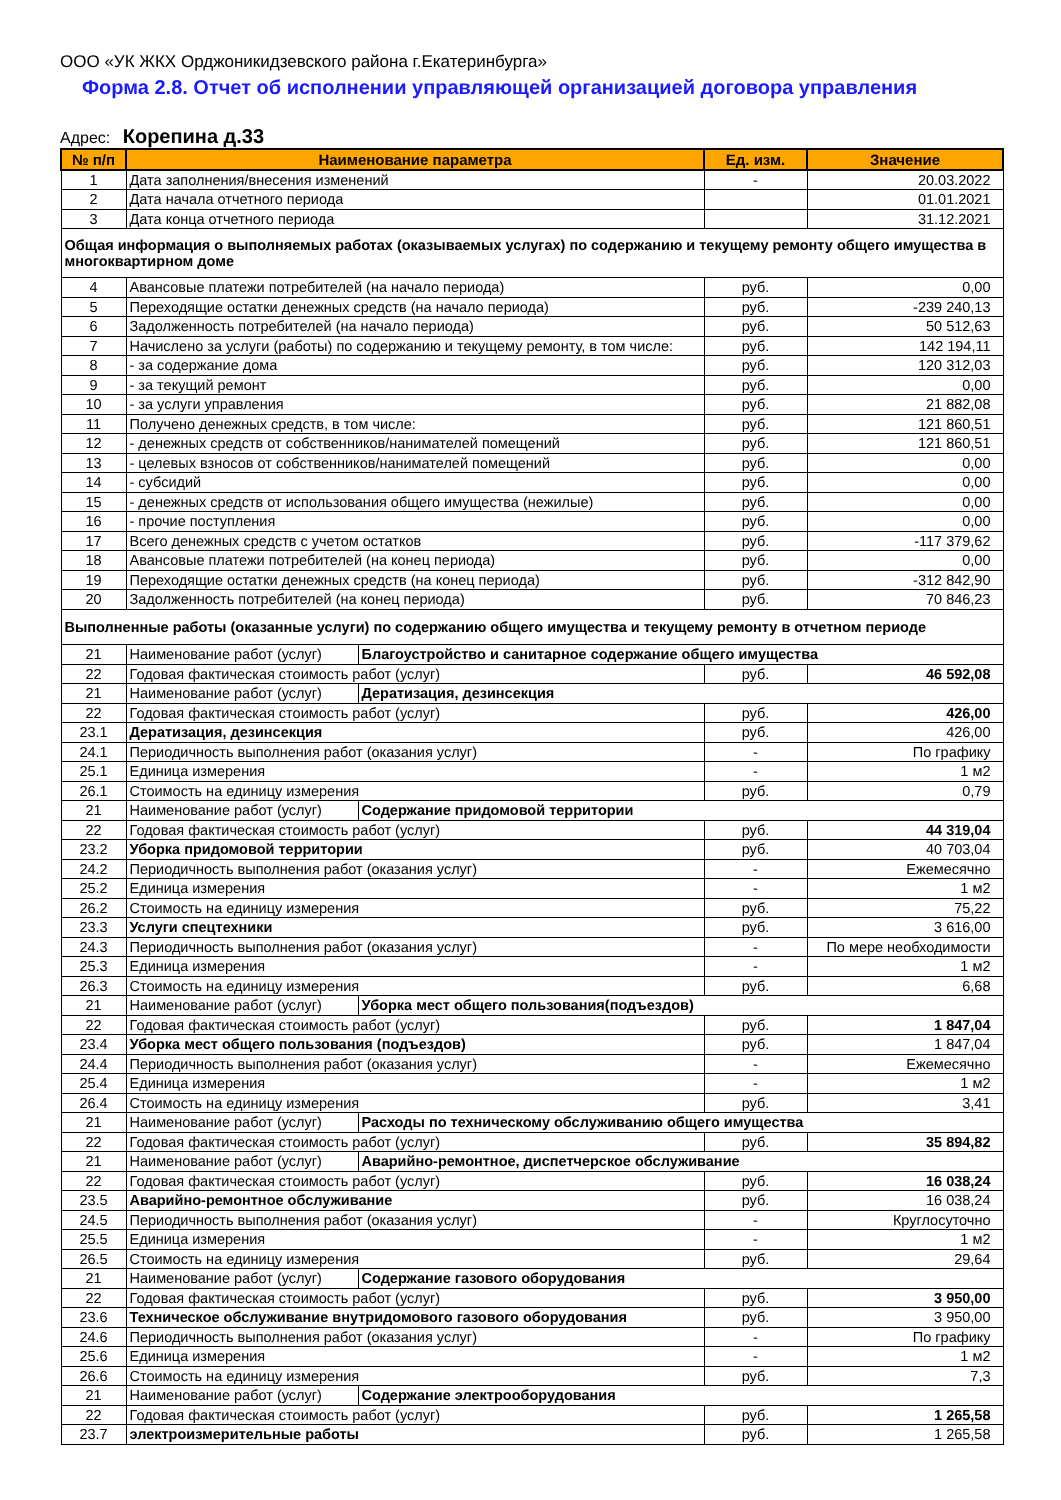ООО «УК ЖКХ Орджоникидзевского района г.Екатеринбурга»
Форма 2.8. Отчет об исполнении управляющей организацией договора управления
Адрес: Корепина д.33
| № п/п | Наименование параметра | | Ед. изм. | Значение |
| --- | --- | --- | --- | --- |
| 1 | Дата заполнения/внесения изменений | | - | 20.03.2022 |
| 2 | Дата начала отчетного периода | | | 01.01.2021 |
| 3 | Дата конца отчетного периода | | | 31.12.2021 |
| Общая информация о выполняемых работах (оказываемых услугах) по содержанию и текущему ремонту общего имущества в многоквартирном доме | | | | |
| 4 | Авансовые платежи потребителей (на начало периода) | | руб. | 0,00 |
| 5 | Переходящие остатки денежных средств (на начало периода) | | руб. | -239 240,13 |
| 6 | Задолженность потребителей (на начало периода) | | руб. | 50 512,63 |
| 7 | Начислено за услуги (работы) по содержанию и текущему ремонту, в том числе: | | руб. | 142 194,11 |
| 8 | - за содержание дома | | руб. | 120 312,03 |
| 9 | - за текущий ремонт | | руб. | 0,00 |
| 10 | - за услуги управления | | руб. | 21 882,08 |
| 11 | Получено денежных средств, в том числе: | | руб. | 121 860,51 |
| 12 | - денежных средств от собственников/нанимателей помещений | | руб. | 121 860,51 |
| 13 | - целевых взносов от собственников/нанимателей помещений | | руб. | 0,00 |
| 14 | - субсидий | | руб. | 0,00 |
| 15 | - денежных средств от использования общего имущества (нежилые) | | руб. | 0,00 |
| 16 | - прочие поступления | | руб. | 0,00 |
| 17 | Всего денежных средств с учетом остатков | | руб. | -117 379,62 |
| 18 | Авансовые платежи потребителей (на конец периода) | | руб. | 0,00 |
| 19 | Переходящие остатки денежных средств (на конец периода) | | руб. | -312 842,90 |
| 20 | Задолженность потребителей (на конец периода) | | руб. | 70 846,23 |
| Выполненные работы (оказанные услуги) по содержанию общего имущества и текущему ремонту в отчетном периоде | | | | |
| 21 | Наименование работ (услуг) | Благоустройство и санитарное содержание общего имущества | | |
| 22 | Годовая фактическая стоимость работ (услуг) | | руб. | 46 592,08 |
| 21 | Наименование работ (услуг) | Дератизация, дезинсекция | | |
| 22 | Годовая фактическая стоимость работ (услуг) | | руб. | 426,00 |
| 23.1 | Дератизация, дезинсекция | | руб. | 426,00 |
| 24.1 | Периодичность выполнения работ (оказания услуг) | | - | По графику |
| 25.1 | Единица измерения | | - | 1 м2 |
| 26.1 | Стоимость на единицу измерения | | руб. | 0,79 |
| 21 | Наименование работ (услуг) | Содержание придомовой территории | | |
| 22 | Годовая фактическая стоимость работ (услуг) | | руб. | 44 319,04 |
| 23.2 | Уборка придомовой территории | | руб. | 40 703,04 |
| 24.2 | Периодичность выполнения работ (оказания услуг) | | - | Ежемесячно |
| 25.2 | Единица измерения | | - | 1 м2 |
| 26.2 | Стоимость на единицу измерения | | руб. | 75,22 |
| 23.3 | Услуги спецтехники | | руб. | 3 616,00 |
| 24.3 | Периодичность выполнения работ (оказания услуг) | | - | По мере необходимости |
| 25.3 | Единица измерения | | - | 1 м2 |
| 26.3 | Стоимость на единицу измерения | | руб. | 6,68 |
| 21 | Наименование работ (услуг) | Уборка мест общего пользования(подъездов) | | |
| 22 | Годовая фактическая стоимость работ (услуг) | | руб. | 1 847,04 |
| 23.4 | Уборка мест общего пользования (подъездов) | | руб. | 1 847,04 |
| 24.4 | Периодичность выполнения работ (оказания услуг) | | - | Ежемесячно |
| 25.4 | Единица измерения | | - | 1 м2 |
| 26.4 | Стоимость на единицу измерения | | руб. | 3,41 |
| 21 | Наименование работ (услуг) | Расходы по техническому обслуживанию общего имущества | | |
| 22 | Годовая фактическая стоимость работ (услуг) | | руб. | 35 894,82 |
| 21 | Наименование работ (услуг) | Аварийно-ремонтное, диспетчерское обслуживание | | |
| 22 | Годовая фактическая стоимость работ (услуг) | | руб. | 16 038,24 |
| 23.5 | Аварийно-ремонтное обслуживание | | руб. | 16 038,24 |
| 24.5 | Периодичность выполнения работ (оказания услуг) | | - | Круглосуточно |
| 25.5 | Единица измерения | | - | 1 м2 |
| 26.5 | Стоимость на единицу измерения | | руб. | 29,64 |
| 21 | Наименование работ (услуг) | Содержание газового оборудования | | |
| 22 | Годовая фактическая стоимость работ (услуг) | | руб. | 3 950,00 |
| 23.6 | Техническое обслуживание внутридомового газового оборудования | | руб. | 3 950,00 |
| 24.6 | Периодичность выполнения работ (оказания услуг) | | - | По графику |
| 25.6 | Единица измерения | | - | 1 м2 |
| 26.6 | Стоимость на единицу измерения | | руб. | 7,3 |
| 21 | Наименование работ (услуг) | Содержание электрооборудования | | |
| 22 | Годовая фактическая стоимость работ (услуг) | | руб. | 1 265,58 |
| 23.7 | электроизмерительные работы | | руб. | 1 265,58 |